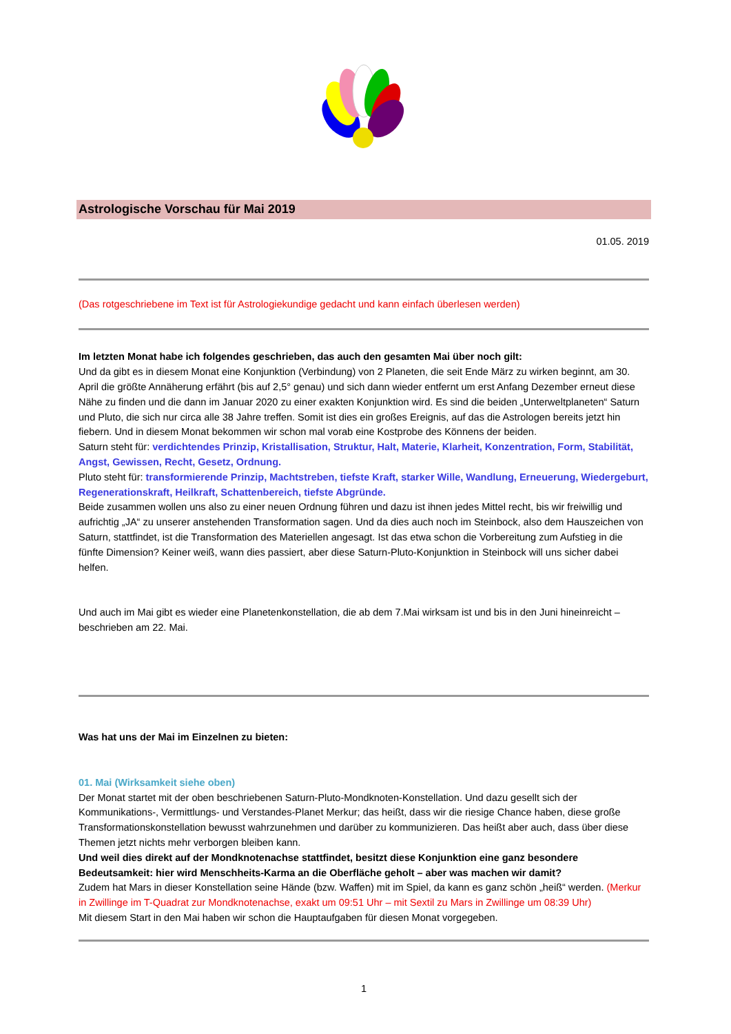Astrologische Vorschau für Mai 2019
01.05. 2019
(Das rotgeschriebene im Text ist für Astrologiekundige gedacht und kann einfach überlesen werden)
Im letzten Monat habe ich folgendes geschrieben, das auch den gesamten Mai über noch gilt:
Und da gibt es in diesem Monat eine Konjunktion (Verbindung) von 2 Planeten, die seit Ende März zu wirken beginnt, am 30. April die größte Annäherung erfährt (bis auf 2,5° genau) und sich dann wieder entfernt um erst Anfang Dezember erneut diese Nähe zu finden und die dann im Januar 2020 zu einer exakten Konjunktion wird. Es sind die beiden „Unterweltplaneten“ Saturn und Pluto, die sich nur circa alle 38 Jahre treffen. Somit ist dies ein großes Ereignis, auf das die Astrologen bereits jetzt hin fiebern. Und in diesem Monat bekommen wir schon mal vorab eine Kostprobe des Könnens der beiden.
Saturn steht für: verdichtendes Prinzip, Kristallisation, Struktur, Halt, Materie, Klarheit, Konzentration, Form, Stabilität, Angst, Gewissen, Recht, Gesetz, Ordnung.
Pluto steht für: transformierende Prinzip, Machtstreben, tiefste Kraft, starker Wille, Wandlung, Erneuerung, Wiedergeburt, Regenerationskraft, Heilkraft, Schattenbereich, tiefste Abgründe.
Beide zusammen wollen uns also zu einer neuen Ordnung führen und dazu ist ihnen jedes Mittel recht, bis wir freiwillig und aufrichtig „JA“ zu unserer anstehenden Transformation sagen. Und da dies auch noch im Steinbock, also dem Hauszeichen von Saturn, stattfindet, ist die Transformation des Materiellen angesagt. Ist das etwa schon die Vorbereitung zum Aufstieg in die fünfte Dimension? Keiner weiß, wann dies passiert, aber diese Saturn-Pluto-Konjunktion in Steinbock will uns sicher dabei helfen.
Und auch im Mai gibt es wieder eine Planetenkonstellation, die ab dem 7.Mai wirksam ist und bis in den Juni hineinreicht – beschrieben am 22. Mai.
Was hat uns der Mai im Einzelnen zu bieten:
01. Mai (Wirksamkeit siehe oben)
Der Monat startet mit der oben beschriebenen Saturn-Pluto-Mondknoten-Konstellation. Und dazu gesellt sich der Kommunikations-, Vermittlungs- und Verstandes-Planet Merkur; das heißt, dass wir die riesige Chance haben, diese große Transformationskonstellation bewusst wahrzunehmen und darüber zu kommunizieren. Das heißt aber auch, dass über diese Themen jetzt nichts mehr verborgen bleiben kann.
Und weil dies direkt auf der Mondknotenachse stattfindet, besitzt diese Konjunktion eine ganz besondere Bedeutsamkeit: hier wird Menschheits-Karma an die Oberfläche geholt – aber was machen wir damit?
Zudem hat Mars in dieser Konstellation seine Hände (bzw. Waffen) mit im Spiel, da kann es ganz schön „heiß“ werden. (Merkur in Zwillinge im T-Quadrat zur Mondknotenachse, exakt um 09:51 Uhr – mit Sextil zu Mars in Zwillinge um 08:39 Uhr)
Mit diesem Start in den Mai haben wir schon die Hauptaufgaben für diesen Monat vorgegeben.
1